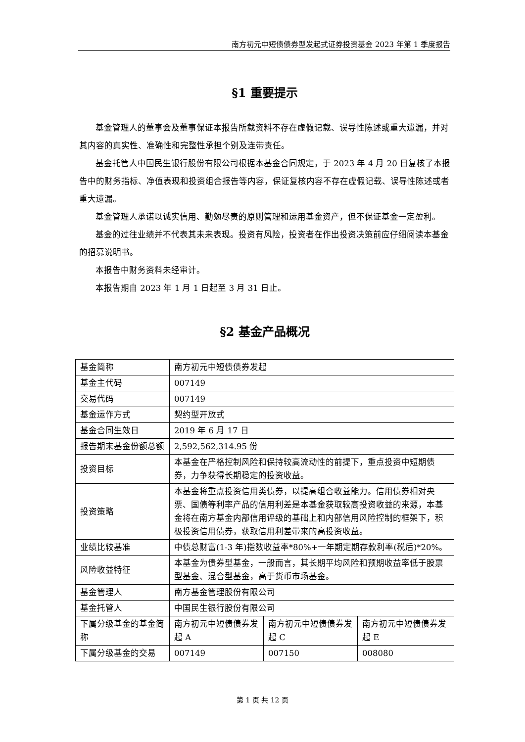南方初元中短债债券型发起式证券投资基金 2023 年第 1 季度报告
§1 重要提示
基金管理人的董事会及董事保证本报告所载资料不存在虚假记载、误导性陈述或重大遗漏，并对其内容的真实性、准确性和完整性承担个别及连带责任。
基金托管人中国民生银行股份有限公司根据本基金合同规定，于 2023 年 4 月 20 日复核了本报告中的财务指标、净值表现和投资组合报告等内容，保证复核内容不存在虚假记载、误导性陈述或者重大遗漏。
基金管理人承诺以诚实信用、勤勉尽责的原则管理和运用基金资产，但不保证基金一定盈利。
基金的过往业绩并不代表其未来表现。投资有风险，投资者在作出投资决策前应仔细阅读本基金的招募说明书。
本报告中财务资料未经审计。
本报告期自 2023 年 1 月 1 日起至 3 月 31 日止。
§2 基金产品概况
| 基金简称 | 南方初元中短债债券发起 | | |
| 基金主代码 | 007149 | | |
| 交易代码 | 007149 | | |
| 基金运作方式 | 契约型开放式 | | |
| 基金合同生效日 | 2019 年 6 月 17 日 | | |
| 报告期末基金份额总额 | 2,592,562,314.95 份 | | |
| 投资目标 | 本基金在严格控制风险和保持较高流动性的前提下，重点投资中短期债券，力争获得长期稳定的投资收益。 | | |
| 投资策略 | 本基金将重点投资信用类债券，以提高组合收益能力。信用债券相对央票、国债等利率产品的信用利差是本基金获取较高投资收益的来源，本基金将在南方基金内部信用评级的基础上和内部信用风险控制的框架下，积极投资信用债券，获取信用利差带来的高投资收益。 | | |
| 业绩比较基准 | 中债总财富(1-3 年)指数收益率*80%+一年期定期存款利率(税后)*20%。 | | |
| 风险收益特征 | 本基金为债券型基金，一般而言，其长期平均风险和预期收益率低于股票型基金、混合型基金，高于货币市场基金。 | | |
| 基金管理人 | 南方基金管理股份有限公司 | | |
| 基金托管人 | 中国民生银行股份有限公司 | | |
| 下属分级基金的基金简称 | 南方初元中短债债券发起 A | 南方初元中短债债券发起 C | 南方初元中短债债券发起 E |
| 下属分级基金的交易 | 007149 | 007150 | 008080 |
第 1 页 共 12 页